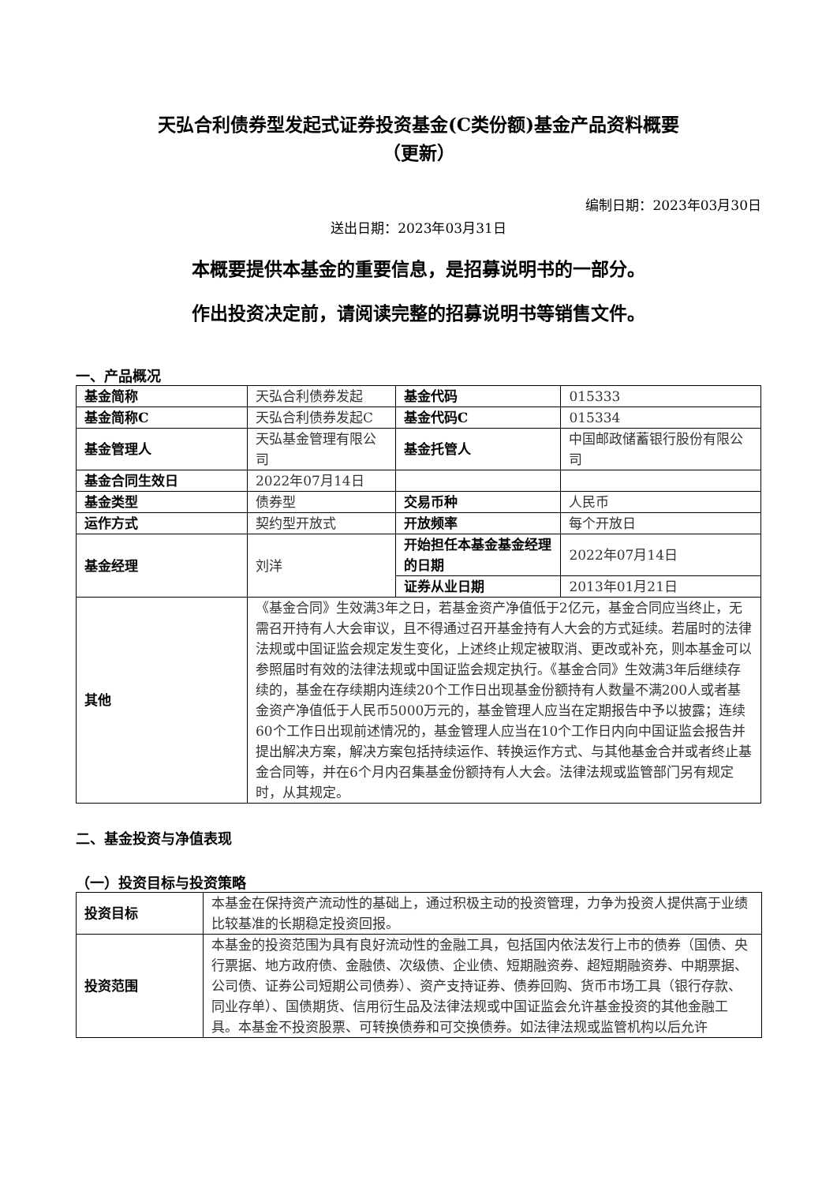天弘合利债券型发起式证券投资基金(C类份额)基金产品资料概要
（更新）
编制日期：2023年03月30日
送出日期：2023年03月31日
本概要提供本基金的重要信息，是招募说明书的一部分。
作出投资决定前，请阅读完整的招募说明书等销售文件。
一、产品概况
| 基金简称 | 天弘合利债券发起 | 基金代码 | 015333 |
| 基金简称C | 天弘合利债券发起C | 基金代码C | 015334 |
| 基金管理人 | 天弘基金管理有限公司 | 基金托管人 | 中国邮政储蓄银行股份有限公司 |
| 基金合同生效日 | 2022年07月14日 | | |
| 基金类型 | 债券型 | 交易币种 | 人民币 |
| 运作方式 | 契约型开放式 | 开放频率 | 每个开放日 |
| 基金经理 | 刘洋 | 开始担任本基金基金经理的日期 | 2022年07月14日 |
| | | 证券从业日期 | 2013年01月21日 |
| 其他 | 《基金合同》生效满3年之日，若基金资产净值低于2亿元，基金合同应当终止，无需召开持有人大会审议，且不得通过召开基金持有人大会的方式延续。若届时的法律法规或中国证监会规定发生变化，上述终止规定被取消、更改或补充，则本基金可以参照届时有效的法律法规或中国证监会规定执行。《基金合同》生效满3年后继续存续的，基金在存续期内连续20个工作日出现基金份额持有人数量不满200人或者基金资产净值低于人民币5000万元的，基金管理人应当在定期报告中予以披露；连续60个工作日出现前述情况的，基金管理人应当在10个工作日内向中国证监会报告并提出解决方案，解决方案包括持续运作、转换运作方式、与其他基金合并或者终止基金合同等，并在6个月内召集基金份额持有人大会。法律法规或监管部门另有规定时，从其规定。 | | |
二、基金投资与净值表现
（一）投资目标与投资策略
| 投资目标 | 本基金在保持资产流动性的基础上，通过积极主动的投资管理，力争为投资人提供高于业绩比较基准的长期稳定投资回报。 |
| 投资范围 | 本基金的投资范围为具有良好流动性的金融工具，包括国内依法发行上市的债券（国债、央行票据、地方政府债、金融债、次级债、企业债、短期融资券、超短期融资券、中期票据、公司债、证券公司短期公司债券）、资产支持证券、债券回购、货币市场工具（银行存款、同业存单）、国债期货、信用衍生品及法律法规或中国证监会允许基金投资的其他金融工具。本基金不投资股票、可转换债券和可交换债券。如法律法规或监管机构以后允许 |